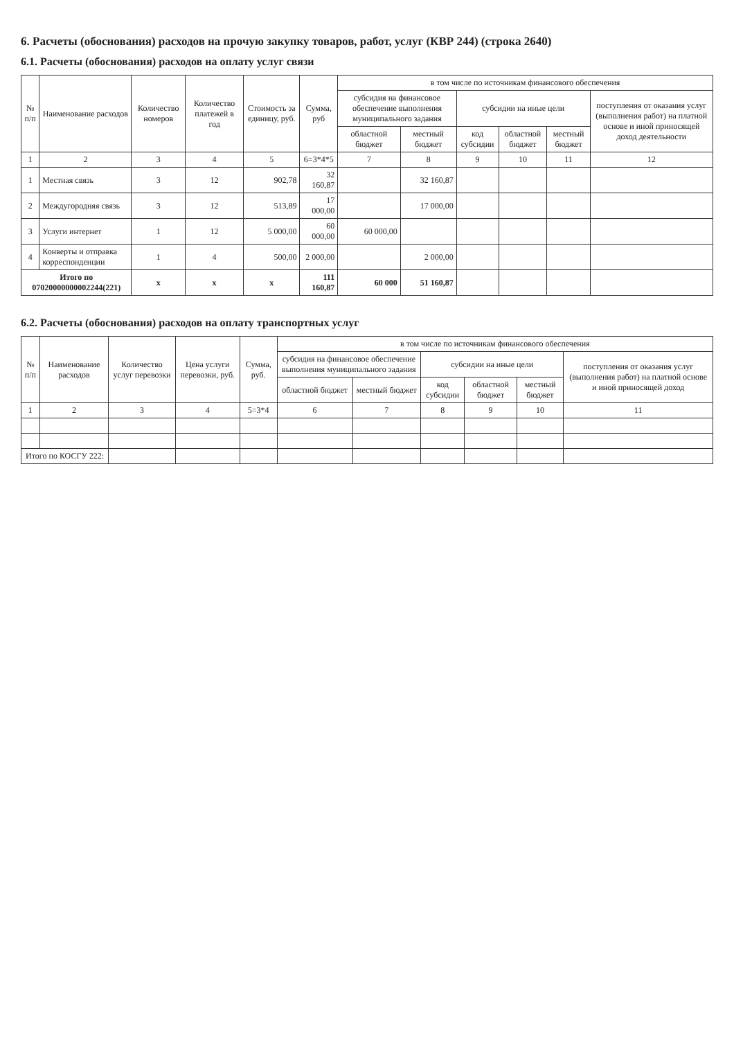6. Расчеты (обоснования) расходов на прочую закупку товаров, работ, услуг (КВР 244) (строка 2640)
6.1. Расчеты (обоснования) расходов на оплату услуг связи
| № п/п | Наименование расходов | Количество номеров | Количество платежей в год | Стоимость за единицу, руб. | Сумма, руб | в том числе по источникам финансового обеспечения | | | | | |
| --- | --- | --- | --- | --- | --- | --- | --- | --- | --- | --- | --- |
| | | | | | | субсидия на финансовое обеспечение выполнения муниципального задания | | субсидии на иные цели | | | поступления от оказания услуг (выполнения работ) на платной основе и иной приносящей доход деятельности |
| | | | | | | областной бюджет | местный бюджет | код субсидии | областной бюджет | местный бюджет | |
| 1 | 2 | 3 | 4 | 5 | 6=3*4*5 | 7 | 8 | 9 | 10 | 11 | 12 |
| 1 | Местная связь | 3 | 12 | 902,78 | 32 160,87 | | 32 160,87 | | | | |
| 2 | Междугородняя связь | 3 | 12 | 513,89 | 17 000,00 | | 17 000,00 | | | | |
| 3 | Услуги интернет | 1 | 12 | 5 000,00 | 60 000,00 | 60 000,00 | | | | | |
| 4 | Конверты и отправка корреспонденции | 1 | 4 | 500,00 | 2 000,00 | | 2 000,00 | | | | |
| Итого по 07020000000002244(221) | | х | х | х | 111 160,87 | 60 000 | 51 160,87 | | | | |
6.2. Расчеты (обоснования) расходов на оплату транспортных услуг
| № п/п | Наименование расходов | Количество услуг перевозки | Цена услуги перевозки, руб. | Сумма, руб. | в том числе по источникам финансового обеспечения | | | | | |
| --- | --- | --- | --- | --- | --- | --- | --- | --- | --- | --- |
| | | | | | субсидия на финансовое обеспечение выполнения муниципального задания | | субсидии на иные цели | | | поступления от оказания услуг (выполнения работ) на платной основе и иной приносящей доход |
| | | | | | областной бюджет | местный бюджет | код субсидии | областной бюджет | местный бюджет | |
| 1 | 2 | 3 | 4 | 5=3*4 | 6 | 7 | 8 | 9 | 10 | 11 |
| Итого по КОСГУ 222: | | | | | | | | | | |